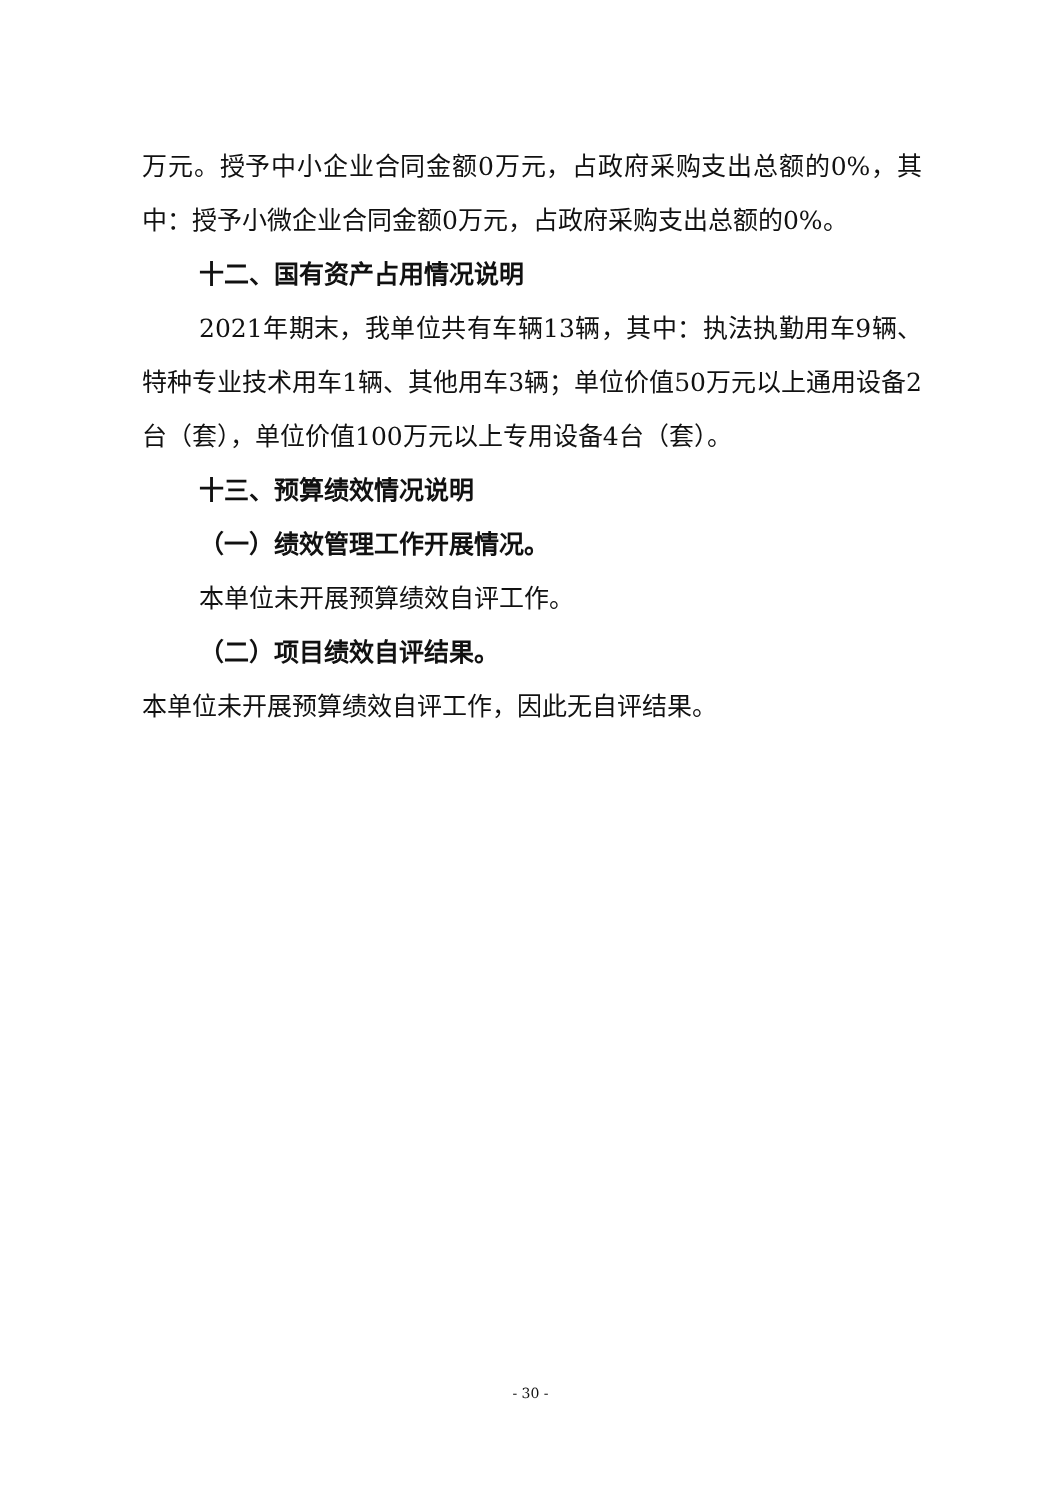万元。授予中小企业合同金额0万元，占政府采购支出总额的0%，其中：授予小微企业合同金额0万元，占政府采购支出总额的0%。
十二、国有资产占用情况说明
2021年期末，我单位共有车辆13辆，其中：执法执勤用车9辆、特种专业技术用车1辆、其他用车3辆；单位价值50万元以上通用设备2台（套），单位价值100万元以上专用设备4台（套）。
十三、预算绩效情况说明
（一）绩效管理工作开展情况。
本单位未开展预算绩效自评工作。
（二）项目绩效自评结果。
本单位未开展预算绩效自评工作，因此无自评结果。
- 30 -